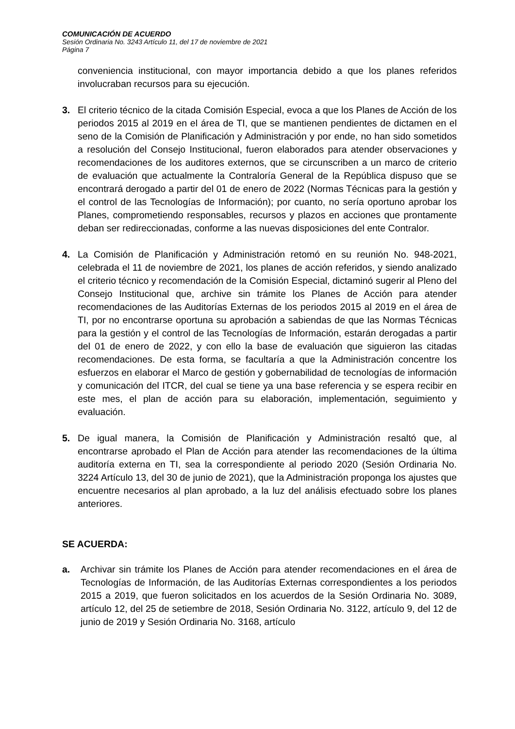COMUNICACIÓN DE ACUERDO
Sesión Ordinaria No. 3243 Artículo 11, del 17 de noviembre de 2021
Página 7
conveniencia institucional, con mayor importancia debido a que los planes referidos involucraban recursos para su ejecución.
3. El criterio técnico de la citada Comisión Especial, evoca a que los Planes de Acción de los periodos 2015 al 2019 en el área de TI, que se mantienen pendientes de dictamen en el seno de la Comisión de Planificación y Administración y por ende, no han sido sometidos a resolución del Consejo Institucional, fueron elaborados para atender observaciones y recomendaciones de los auditores externos, que se circunscriben a un marco de criterio de evaluación que actualmente la Contraloría General de la República dispuso que se encontrará derogado a partir del 01 de enero de 2022 (Normas Técnicas para la gestión y el control de las Tecnologías de Información); por cuanto, no sería oportuno aprobar los Planes, comprometiendo responsables, recursos y plazos en acciones que prontamente deban ser redireccionadas, conforme a las nuevas disposiciones del ente Contralor.
4. La Comisión de Planificación y Administración retomó en su reunión No. 948-2021, celebrada el 11 de noviembre de 2021, los planes de acción referidos, y siendo analizado el criterio técnico y recomendación de la Comisión Especial, dictaminó sugerir al Pleno del Consejo Institucional que, archive sin trámite los Planes de Acción para atender recomendaciones de las Auditorías Externas de los periodos 2015 al 2019 en el área de TI, por no encontrarse oportuna su aprobación a sabiendas de que las Normas Técnicas para la gestión y el control de las Tecnologías de Información, estarán derogadas a partir del 01 de enero de 2022, y con ello la base de evaluación que siguieron las citadas recomendaciones. De esta forma, se facultaría a que la Administración concentre los esfuerzos en elaborar el Marco de gestión y gobernabilidad de tecnologías de información y comunicación del ITCR, del cual se tiene ya una base referencia y se espera recibir en este mes, el plan de acción para su elaboración, implementación, seguimiento y evaluación.
5. De igual manera, la Comisión de Planificación y Administración resaltó que, al encontrarse aprobado el Plan de Acción para atender las recomendaciones de la última auditoría externa en TI, sea la correspondiente al periodo 2020 (Sesión Ordinaria No. 3224 Artículo 13, del 30 de junio de 2021), que la Administración proponga los ajustes que encuentre necesarios al plan aprobado, a la luz del análisis efectuado sobre los planes anteriores.
SE ACUERDA:
a. Archivar sin trámite los Planes de Acción para atender recomendaciones en el área de Tecnologías de Información, de las Auditorías Externas correspondientes a los periodos 2015 a 2019, que fueron solicitados en los acuerdos de la Sesión Ordinaria No. 3089, artículo 12, del 25 de setiembre de 2018, Sesión Ordinaria No. 3122, artículo 9, del 12 de junio de 2019 y Sesión Ordinaria No. 3168, artículo